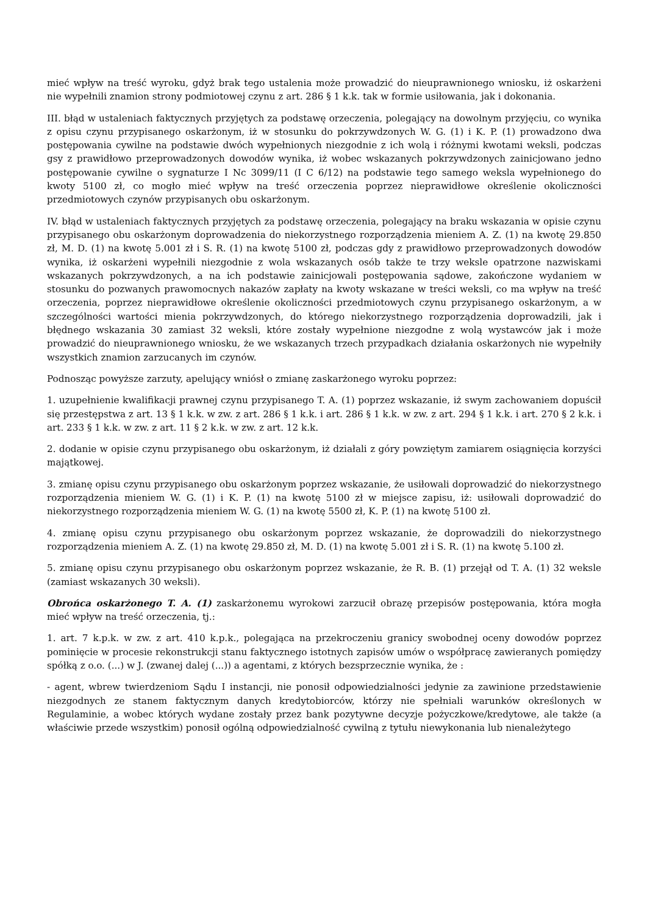mieć wpływ na treść wyroku, gdyż brak tego ustalenia może prowadzić do nieuprawnionego wniosku, iż oskarżeni nie wypełnili znamion strony podmiotowej czynu z art. 286 § 1 k.k. tak w formie usiłowania, jak i dokonania.
III. błąd w ustaleniach faktycznych przyjętych za podstawę orzeczenia, polegający na dowolnym przyjęciu, co wynika z opisu czynu przypisanego oskarżonym, iż w stosunku do pokrzywdzonych W. G. (1) i K. P. (1) prowadzono dwa postępowania cywilne na podstawie dwóch wypełnionych niezgodnie z ich wolą i różnymi kwotami weksli, podczas gsy z prawidłowo przeprowadzonych dowodów wynika, iż wobec wskazanych pokrzywdzonych zainicjowano jedno postępowanie cywilne o sygnaturze I Nc 3099/11 (I C 6/12) na podstawie tego samego weksla wypełnionego do kwoty 5100 zł, co mogło mieć wpływ na treść orzeczenia poprzez nieprawidłowe określenie okoliczności przedmiotowych czynów przypisanych obu oskarżonym.
IV. błąd w ustaleniach faktycznych przyjętych za podstawę orzeczenia, polegający na braku wskazania w opisie czynu przypisanego obu oskarżonym doprowadzenia do niekorzystnego rozporządzenia mieniem A. Z. (1) na kwotę 29.850 zł, M. D. (1) na kwotę 5.001 zł i S. R. (1) na kwotę 5100 zł, podczas gdy z prawidłowo przeprowadzonych dowodów wynika, iż oskarżeni wypełnili niezgodnie z wola wskazanych osób także te trzy weksle opatrzone nazwiskami wskazanych pokrzywdzonych, a na ich podstawie zainicjowali postępowania sądowe, zakończone wydaniem w stosunku do pozwanych prawomocnych nakazów zapłaty na kwoty wskazane w treści weksli, co ma wpływ na treść orzeczenia, poprzez nieprawidłowe określenie okoliczności przedmiotowych czynu przypisanego oskarżonym, a w szczególności wartości mienia pokrzywdzonych, do którego niekorzystnego rozporządzenia doprowadzili, jak i błędnego wskazania 30 zamiast 32 weksli, które zostały wypełnione niezgodne z wolą wystawców jak i może prowadzić do nieuprawnionego wniosku, że we wskazanych trzech przypadkach działania oskarżonych nie wypełniły wszystkich znamion zarzucanych im czynów.
Podnosząc powyższe zarzuty, apelujący wniósł o zmianę zaskarżonego wyroku poprzez:
1. uzupełnienie kwalifikacji prawnej czynu przypisanego T. A. (1) poprzez wskazanie, iż swym zachowaniem dopuścił się przestępstwa z art. 13 § 1 k.k. w zw. z art. 286 § 1 k.k. i art. 286 § 1 k.k. w zw. z art. 294 § 1 k.k. i art. 270 § 2 k.k. i art. 233 § 1 k.k. w zw. z art. 11 § 2 k.k. w zw. z art. 12 k.k.
2. dodanie w opisie czynu przypisanego obu oskarżonym, iż działali z góry powziętym zamiarem osiągnięcia korzyści majątkowej.
3. zmianę opisu czynu przypisanego obu oskarżonym poprzez wskazanie, że usiłowali doprowadzić do niekorzystnego rozporządzenia mieniem W. G. (1) i K. P. (1) na kwotę 5100 zł w miejsce zapisu, iż: usiłowali doprowadzić do niekorzystnego rozporządzenia mieniem W. G. (1) na kwotę 5500 zł, K. P. (1) na kwotę 5100 zł.
4. zmianę opisu czynu przypisanego obu oskarżonym poprzez wskazanie, że doprowadzili do niekorzystnego rozporządzenia mieniem A. Z. (1) na kwotę 29.850 zł, M. D. (1) na kwotę 5.001 zł i S. R. (1) na kwotę 5.100 zł.
5. zmianę opisu czynu przypisanego obu oskarżonym poprzez wskazanie, że R. B. (1) przejął od T. A. (1) 32 weksle (zamiast wskazanych 30 weksli).
Obrońca oskarżonego T. A. (1) zaskarżonemu wyrokowi zarzucił obrazę przepisów postępowania, która mogła mieć wpływ na treść orzeczenia, tj.:
1. art. 7 k.p.k. w zw. z art. 410 k.p.k., polegająca na przekroczeniu granicy swobodnej oceny dowodów poprzez pominięcie w procesie rekonstrukcji stanu faktycznego istotnych zapisów umów o współpracę zawieranych pomiędzy spółką z o.o. (...) w J. (zwanej dalej (...)) a agentami, z których bezsprzecznie wynika, że :
- agent, wbrew twierdzeniom Sądu I instancji, nie ponosił odpowiedzialności jedynie za zawinione przedstawienie niezgodnych ze stanem faktycznym danych kredytobiorców, którzy nie spełniali warunków określonych w Regulaminie, a wobec których wydane zostały przez bank pozytywne decyzje pożyczkowe/kredytowe, ale także (a właściwie przede wszystkim) ponosił ogólną odpowiedzialność cywilną z tytułu niewykonania lub nienależytego